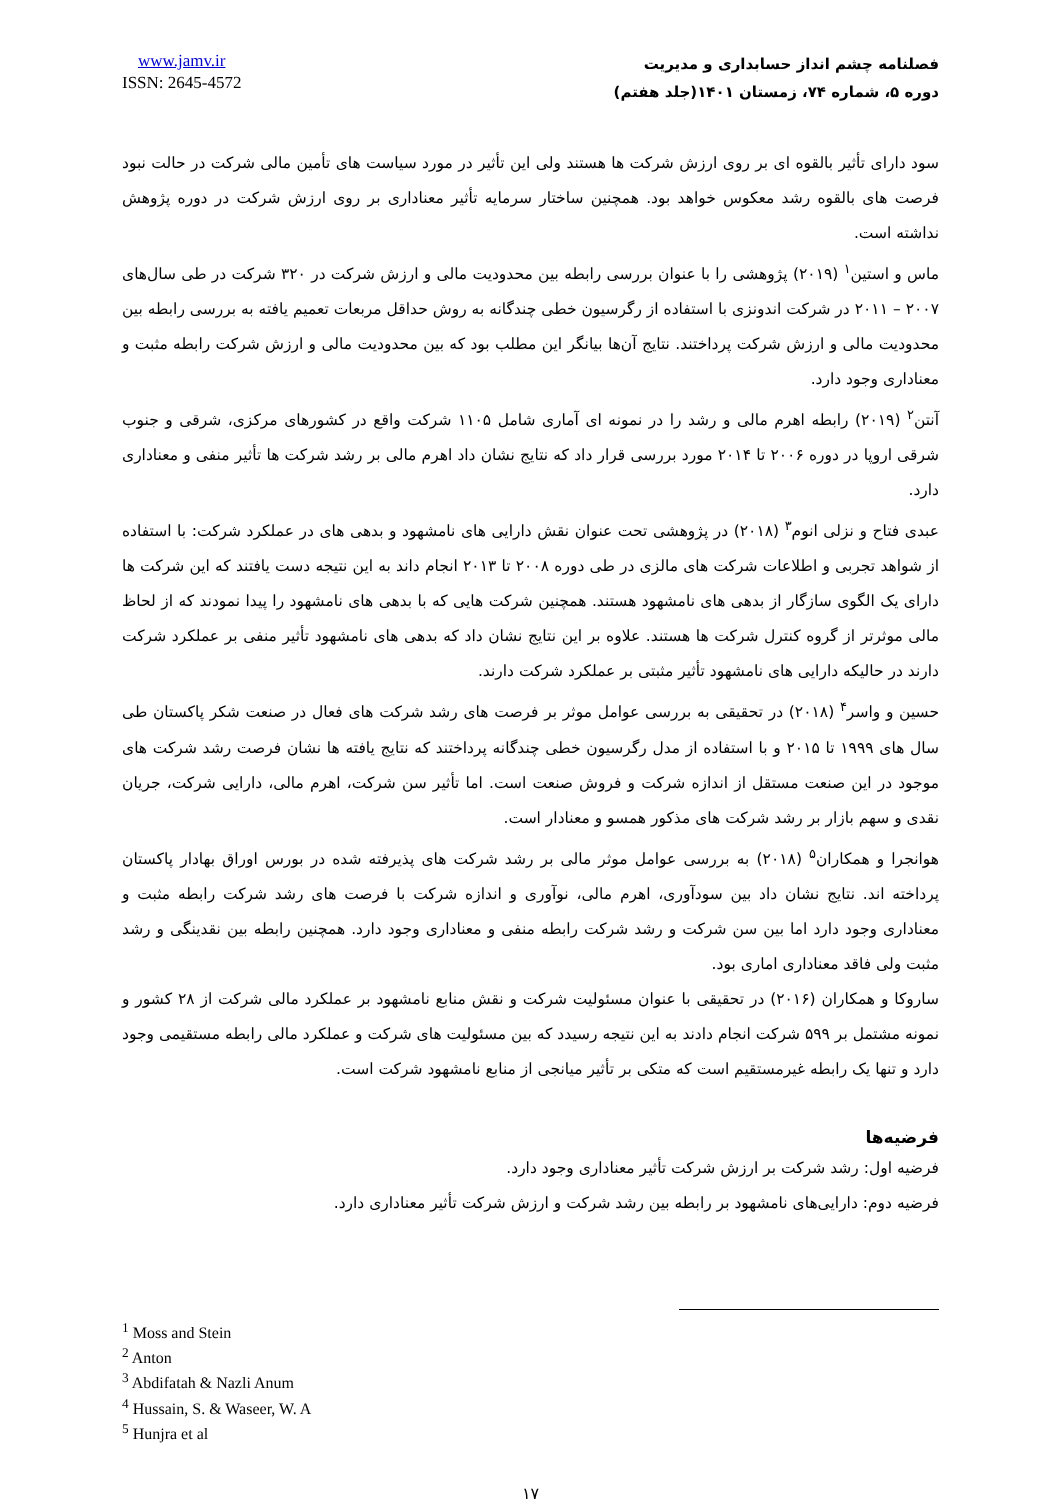www.jamv.ir
ISSN: 2645-4572
فصلنامه چشم انداز حسابداری و مدیریت
دوره ۵، شماره ۷۴، زمستان ۱۴۰۱(جلد هفتم)
سود دارای تأثیر بالقوه ای بر روی ارزش شرکت ها هستند ولی این تأثیر در مورد سیاست های تأمین مالی شرکت در حالت نبود فرصت های بالقوه رشد معکوس خواهد بود. همچنین ساختار سرمایه تأثیر معناداری بر روی ارزش شرکت در دوره پژوهش نداشته است.
ماس و استین<sup>۱</sup> (۲۰۱۹) پژوهشی را با عنوان بررسی رابطه بین محدودیت مالی و ارزش شرکت در ۳۲۰ شرکت در طی سال‌های ۲۰۰۷ – ۲۰۱۱ در شرکت اندونزی با استفاده از رگرسیون خطی چندگانه به روش حداقل مربعات تعمیم یافته به بررسی رابطه بین محدودیت مالی و ارزش شرکت پرداختند. نتایج آن‌ها بیانگر این مطلب بود که بین محدودیت مالی و ارزش شرکت رابطه مثبت و معناداری وجود دارد.
آنتن<sup>۲</sup> (۲۰۱۹) رابطه اهرم مالی و رشد را در نمونه ای آماری شامل ۱۱۰۵ شرکت واقع در کشورهای مرکزی، شرقی و جنوب شرقی اروپا در دوره ۲۰۰۶ تا ۲۰۱۴ مورد بررسی قرار داد که نتایج نشان داد اهرم مالی بر رشد شرکت ها تأثیر منفی و معناداری دارد.
عبدی فتاح و نزلی انوم<sup>۳</sup> (۲۰۱۸) در پژوهشی تحت عنوان نقش دارایی های نامشهود و بدهی های در عملکرد شرکت: با استفاده از شواهد تجربی و اطلاعات شرکت های مالزی در طی دوره ۲۰۰۸ تا ۲۰۱۳ انجام داند به این نتیجه دست یافتند که این شرکت ها دارای یک الگوی سازگار از بدهی های نامشهود هستند. همچنین شرکت هایی که با بدهی های نامشهود را پیدا نمودند که از لحاظ مالی موثرتر از گروه کنترل شرکت ها هستند. علاوه بر این نتایج نشان داد که بدهی های نامشهود تأثیر منفی بر عملکرد شرکت دارند در حالیکه دارایی های نامشهود تأثیر مثبتی بر عملکرد شرکت دارند.
حسین و واسر<sup>۴</sup> (۲۰۱۸) در تحقیقی به بررسی عوامل موثر بر فرصت های رشد شرکت های فعال در صنعت شکر پاکستان طی سال های ۱۹۹۹ تا ۲۰۱۵ و با استفاده از مدل رگرسیون خطی چندگانه پرداختند که نتایج یافته ها نشان فرصت رشد شرکت های موجود در این صنعت مستقل از اندازه شرکت و فروش صنعت است. اما تأثیر سن شرکت، اهرم مالی، دارایی شرکت، جریان نقدی و سهم بازار بر رشد شرکت های مذکور همسو و معنادار است.
هوانجرا و همکاران<sup>۵</sup> (۲۰۱۸) به بررسی عوامل موثر مالی بر رشد شرکت های پذیرفته شده در بورس اوراق بهادار پاکستان پرداخته اند. نتایج نشان داد بین سودآوری، اهرم مالی، نوآوری و اندازه شرکت با فرصت های رشد شرکت رابطه مثبت و معناداری وجود دارد اما بین سن شرکت و رشد شرکت رابطه منفی و معناداری وجود دارد. همچنین رابطه بین نقدینگی و رشد مثبت ولی فاقد معناداری اماری بود.
ساروکا و همکاران (۲۰۱۶) در تحقیقی با عنوان مسئولیت شرکت و نقش منابع نامشهود بر عملکرد مالی شرکت از ۲۸ کشور و نمونه مشتمل بر ۵۹۹ شرکت انجام دادند به این نتیجه رسیدد که بین مسئولیت های شرکت و عملکرد مالی رابطه مستقیمی وجود دارد و تنها یک رابطه غیرمستقیم است که متکی بر تأثیر میانجی از منابع نامشهود شرکت است.
فرضیه‌ها
فرضیه اول: رشد شرکت بر ارزش شرکت تأثیر معناداری وجود دارد.
فرضیه دوم: دارایی‌های نامشهود بر رابطه بین رشد شرکت و ارزش شرکت تأثیر معناداری دارد.
<sup>1</sup> Moss and Stein
<sup>2</sup> Anton
<sup>3</sup> Abdifatah & Nazli Anum
<sup>4</sup> Hussain, S. & Waseer, W. A
<sup>5</sup> Hunjra et al
۱۷